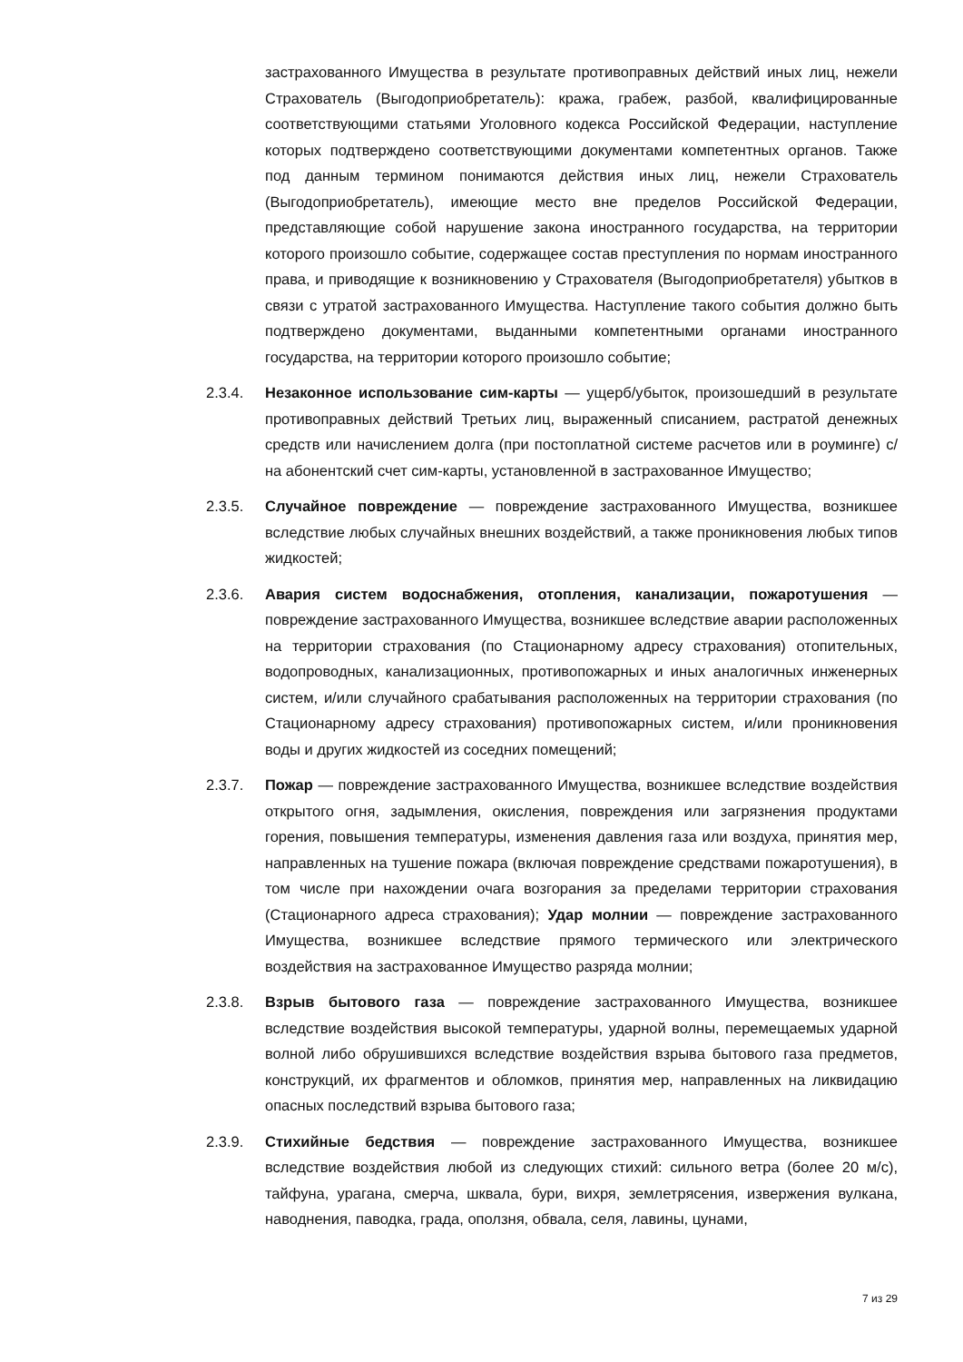застрахованного Имущества в результате противоправных действий иных лиц, нежели Страхователь (Выгодоприобретатель): кража, грабеж, разбой, квалифицированные соответствующими статьями Уголовного кодекса Российской Федерации, наступление которых подтверждено соответствующими документами компетентных органов. Также под данным термином понимаются действия иных лиц, нежели Страхователь (Выгодоприобретатель), имеющие место вне пределов Российской Федерации, представляющие собой нарушение закона иностранного государства, на территории которого произошло событие, содержащее состав преступления по нормам иностранного права, и приводящие к возникновению у Страхователя (Выгодоприобретателя) убытков в связи с утратой застрахованного Имущества. Наступление такого события должно быть подтверждено документами, выданными компетентными органами иностранного государства, на территории которого произошло событие;
2.3.4. Незаконное использование сим-карты — ущерб/убыток, произошедший в результате противоправных действий Третьих лиц, выраженный списанием, растратой денежных средств или начислением долга (при постоплатной системе расчетов или в роуминге) с/на абонентский счет сим-карты, установленной в застрахованное Имущество;
2.3.5. Случайное повреждение — повреждение застрахованного Имущества, возникшее вследствие любых случайных внешних воздействий, а также проникновения любых типов жидкостей;
2.3.6. Авария систем водоснабжения, отопления, канализации, пожаротушения — повреждение застрахованного Имущества, возникшее вследствие аварии расположенных на территории страхования (по Стационарному адресу страхования) отопительных, водопроводных, канализационных, противопожарных и иных аналогичных инженерных систем, и/или случайного срабатывания расположенных на территории страхования (по Стационарному адресу страхования) противопожарных систем, и/или проникновения воды и других жидкостей из соседних помещений;
2.3.7. Пожар — повреждение застрахованного Имущества, возникшее вследствие воздействия открытого огня, задымления, окисления, повреждения или загрязнения продуктами горения, повышения температуры, изменения давления газа или воздуха, принятия мер, направленных на тушение пожара (включая повреждение средствами пожаротушения), в том числе при нахождении очага возгорания за пределами территории страхования (Стационарного адреса страхования); Удар молнии — повреждение застрахованного Имущества, возникшее вследствие прямого термического или электрического воздействия на застрахованное Имущество разряда молнии;
2.3.8. Взрыв бытового газа — повреждение застрахованного Имущества, возникшее вследствие воздействия высокой температуры, ударной волны, перемещаемых ударной волной либо обрушившихся вследствие воздействия взрыва бытового газа предметов, конструкций, их фрагментов и обломков, принятия мер, направленных на ликвидацию опасных последствий взрыва бытового газа;
2.3.9. Стихийные бедствия — повреждение застрахованного Имущества, возникшее вследствие воздействия любой из следующих стихий: сильного ветра (более 20 м/с), тайфуна, урагана, смерча, шквала, бури, вихря, землетрясения, извержения вулкана, наводнения, паводка, града, оползня, обвала, селя, лавины, цунами,
7 из 29